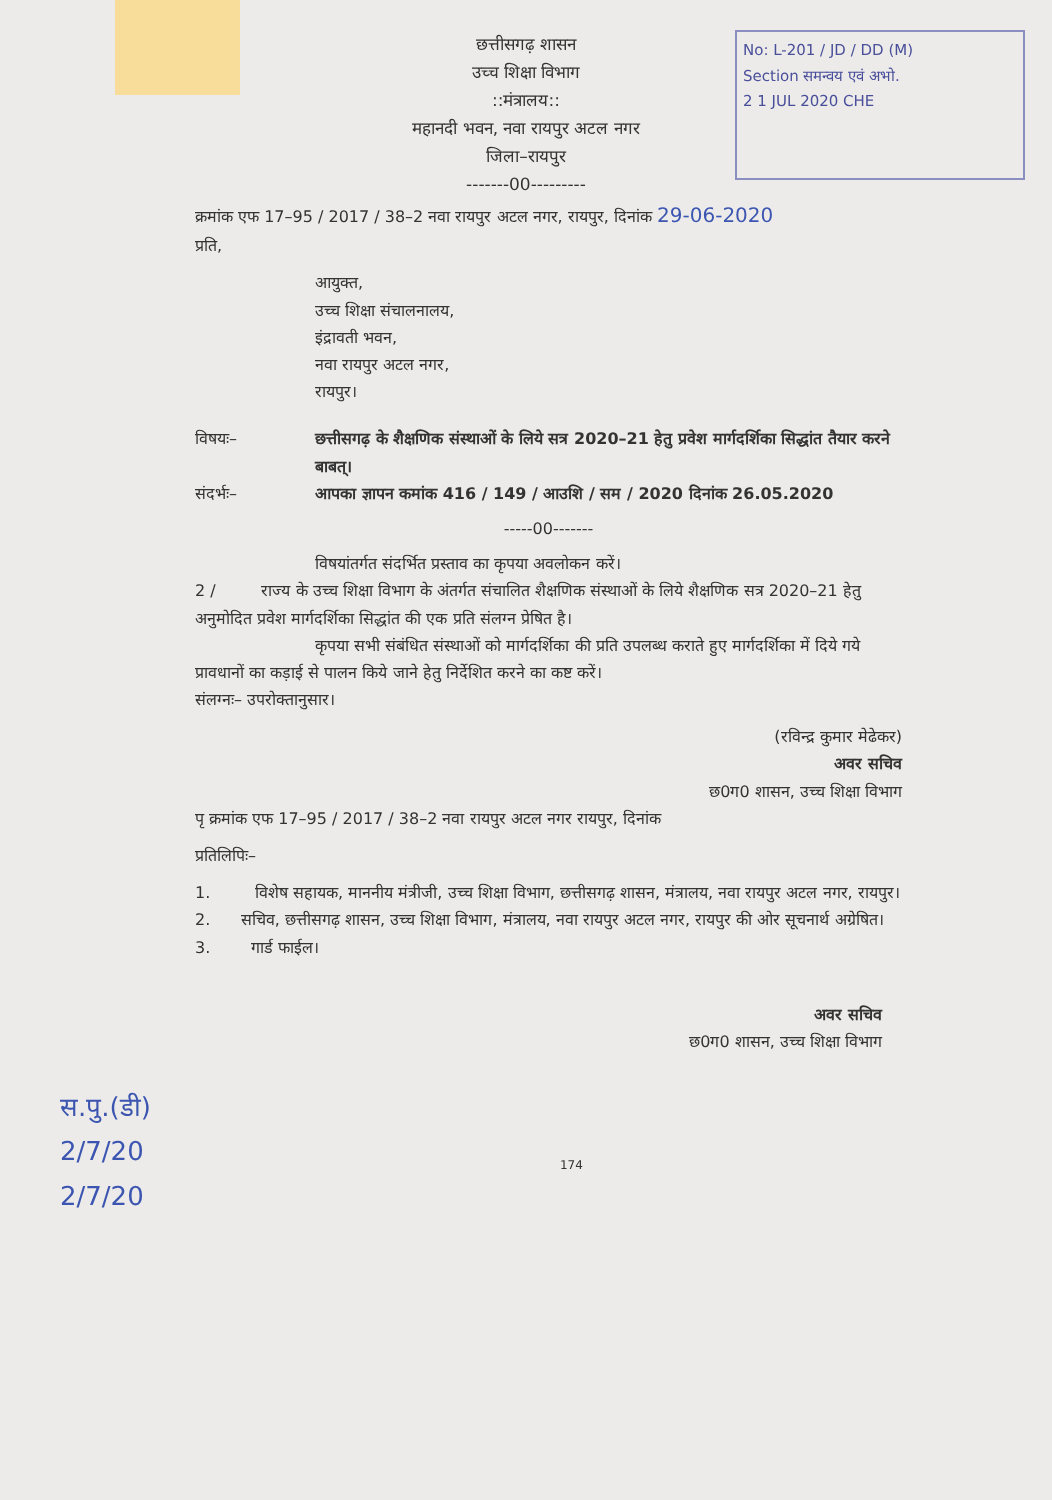No: L-201 / JD / DD (M)
Section समन्वय एवं अभो.
2 1 JUL 2020 CHE
छत्तीसगढ़ शासन
उच्च शिक्षा विभाग
::मंत्रालय::
महानदी भवन, नवा रायपुर अटल नगर
जिला–रायपुर
-------00---------
क्रमांक एफ 17–95 / 2017 / 38–2 नवा रायपुर अटल नगर, रायपुर, दिनांक 29-06-2020
प्रति,
आयुक्त,
उच्च शिक्षा संचालनालय,
इंद्रावती भवन,
नवा रायपुर अटल नगर,
रायपुर।
विषयः– छत्तीसगढ़ के शैक्षणिक संस्थाओं के लिये सत्र 2020–21 हेतु प्रवेश मार्गदर्शिका सिद्धांत तैयार करने बाबत्।
संदर्भः– आपका ज्ञापन कमांक 416 / 149 / आउशि / सम / 2020 दिनांक 26.05.2020
-----00-------
विषयांतर्गत संदर्भित प्रस्ताव का कृपया अवलोकन करें।
2 / राज्य के उच्च शिक्षा विभाग के अंतर्गत संचालित शैक्षणिक संस्थाओं के लिये शैक्षणिक सत्र 2020–21 हेतु अनुमोदित प्रवेश मार्गदर्शिका सिद्धांत की एक प्रति संलग्न प्रेषित है।
कृपया सभी संबंधित संस्थाओं को मार्गदर्शिका की प्रति उपलब्ध कराते हुए मार्गदर्शिका में दिये गये प्रावधानों का कड़ाई से पालन किये जाने हेतु निर्देशित करने का कष्ट करें।
संलग्नः– उपरोक्तानुसार।
(रविन्द्र कुमार मेढेकर)
अवर सचिव
छ0ग0 शासन, उच्च शिक्षा विभाग
पृ क्रमांक एफ 17–95 / 2017 / 38–2 नवा रायपुर अटल नगर रायपुर, दिनांक
प्रतिलिपिः–
1. विशेष सहायक, माननीय मंत्रीजी, उच्च शिक्षा विभाग, छत्तीसगढ़ शासन, मंत्रालय, नवा रायपुर अटल नगर, रायपुर।
2. सचिव, छत्तीसगढ़ शासन, उच्च शिक्षा विभाग, मंत्रालय, नवा रायपुर अटल नगर, रायपुर की ओर सूचनार्थ अग्रेषित।
3. गार्ड फाईल।
अवर सचिव
छ0ग0 शासन, उच्च शिक्षा विभाग
स.पु.(डी)
2/7/20
2/7/20
174